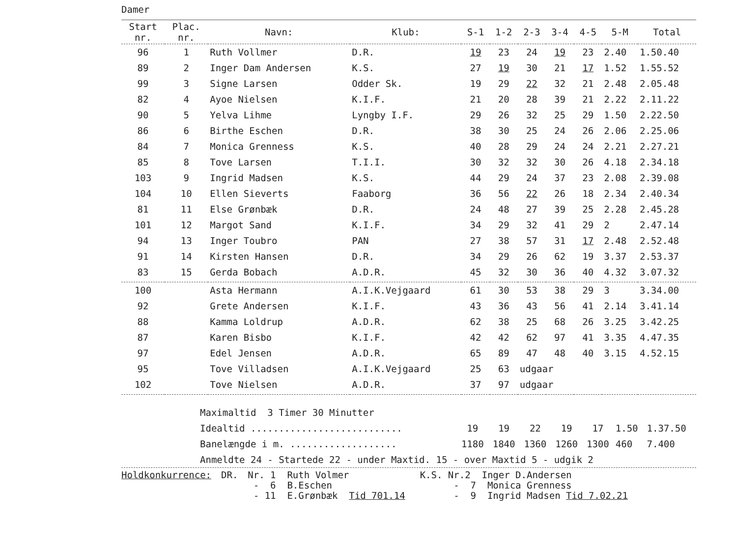Damer
| Start nr. | Plac. nr. | Navn: | Klub: | S-1 | 1-2 | 2-3 | 3-4 | 4-5 | 5-M | Total |
| --- | --- | --- | --- | --- | --- | --- | --- | --- | --- | --- |
| 96 | 1 | Ruth Vollmer | D.R. | 19 | 23 | 24 | 19 | 23 | 2.40 | 1.50.40 |
| 89 | 2 | Inger Dam Andersen | K.S. | 27 | 19 | 30 | 21 | 17 | 1.52 | 1.55.52 |
| 99 | 3 | Signe Larsen | Odder Sk. | 19 | 29 | 22 | 32 | 21 | 2.48 | 2.05.48 |
| 82 | 4 | Ayoe Nielsen | K.I.F. | 21 | 20 | 28 | 39 | 21 | 2.22 | 2.11.22 |
| 90 | 5 | Yelva Lihme | Lyngby I.F. | 29 | 26 | 32 | 25 | 29 | 1.50 | 2.22.50 |
| 86 | 6 | Birthe Eschen | D.R. | 38 | 30 | 25 | 24 | 26 | 2.06 | 2.25.06 |
| 84 | 7 | Monica Grenness | K.S. | 40 | 28 | 29 | 24 | 24 | 2.21 | 2.27.21 |
| 85 | 8 | Tove Larsen | T.I.I. | 30 | 32 | 32 | 30 | 26 | 4.18 | 2.34.18 |
| 103 | 9 | Ingrid Madsen | K.S. | 44 | 29 | 24 | 37 | 23 | 2.08 | 2.39.08 |
| 104 | 10 | Ellen Sieverts | Faaborg | 36 | 56 | 22 | 26 | 18 | 2.34 | 2.40.34 |
| 81 | 11 | Else Grønbæk | D.R. | 24 | 48 | 27 | 39 | 25 | 2.28 | 2.45.28 |
| 101 | 12 | Margot Sand | K.I.F. | 34 | 29 | 32 | 41 | 29 | 2 | 2.47.14 |
| 94 | 13 | Inger Toubro | PAN | 27 | 38 | 57 | 31 | 17 | 2.48 | 2.52.48 |
| 91 | 14 | Kirsten Hansen | D.R. | 34 | 29 | 26 | 62 | 19 | 3.37 | 2.53.37 |
| 83 | 15 | Gerda Bobach | A.D.R. | 45 | 32 | 30 | 36 | 40 | 4.32 | 3.07.32 |
| 100 | | Asta Hermann | A.I.K.Vejgaard | 61 | 30 | 53 | 38 | 29 | 3 | 3.34.00 |
| 92 | | Grete Andersen | K.I.F. | 43 | 36 | 43 | 56 | 41 | 2.14 | 3.41.14 |
| 88 | | Kamma Loldrup | A.D.R. | 62 | 38 | 25 | 68 | 26 | 3.25 | 3.42.25 |
| 87 | | Karen Bisbo | K.I.F. | 42 | 42 | 62 | 97 | 41 | 3.35 | 4.47.35 |
| 97 | | Edel Jensen | A.D.R. | 65 | 89 | 47 | 48 | 40 | 3.15 | 4.52.15 |
| 95 | | Tove Villadsen | A.I.K.Vejgaard | 25 | 63 | udgaar | | | | |
| 102 | | Tove Nielsen | A.D.R. | 37 | 97 | udgaar | | | | |
| Maximaltid 3 Timer 30 Minutter | | | | | | | |
| Idealtid ........................... | 19 | 19 | 22 | 19 | 17 | 1.50 | 1.37.50 |
| Banelængde i m. ................... | 1180 | 1840 | 1360 | 1260 | 1300 | 460 | 7.400 |
| Anmeldte 24 - Startede 22 - under Maxtid. 15 - over Maxtid 5 - udgik 2 | | | | | | | |
Holdkonkurrence: DR. Nr. 1 Ruth Volmer
- 6 B.Eschen
- 11 E.Grønbæk Tid 701.14
K.S. Nr.2 Inger D.Andersen
- 7 Monica Grenness
- 9 Ingrid Madsen Tid 7.02.21